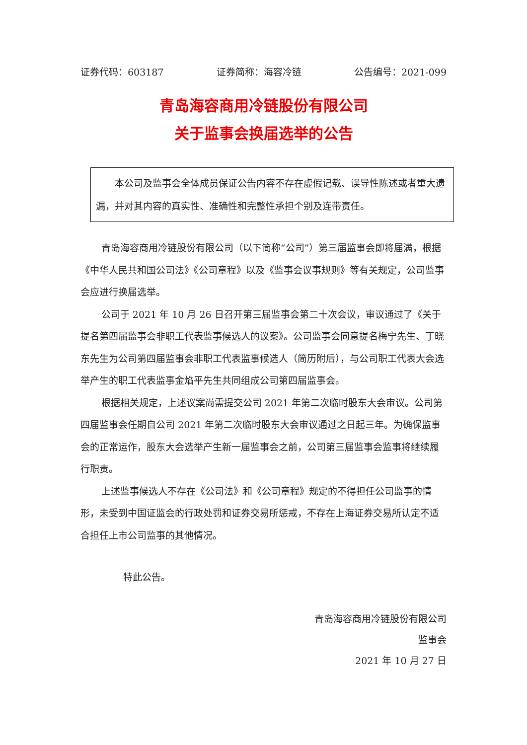证券代码：603187 证券简称：海容冷链 公告编号：2021-099
青岛海容商用冷链股份有限公司
关于监事会换届选举的公告
本公司及监事会全体成员保证公告内容不存在虚假记载、误导性陈述或者重大遗漏，并对其内容的真实性、准确性和完整性承担个别及连带责任。
青岛海容商用冷链股份有限公司（以下简称“公司”）第三届监事会即将届满，根据《中华人民共和国公司法》《公司章程》以及《监事会议事规则》等有关规定，公司监事会应进行换届选举。
公司于 2021 年 10 月 26 日召开第三届监事会第二十次会议，审议通过了《关于提名第四届监事会非职工代表监事候选人的议案》。公司监事会同意提名梅宁先生、丁晓东先生为公司第四届监事会非职工代表监事候选人（简历附后），与公司职工代表大会选举产生的职工代表监事金焰平先生共同组成公司第四届监事会。
根据相关规定，上述议案尚需提交公司 2021 年第二次临时股东大会审议。公司第四届监事会任期自公司 2021 年第二次临时股东大会审议通过之日起三年。为确保监事会的正常运作，股东大会选举产生新一届监事会之前，公司第三届监事会监事将继续履行职责。
上述监事候选人不存在《公司法》和《公司章程》规定的不得担任公司监事的情形，未受到中国证监会的行政处罚和证券交易所惩戒，不存在上海证券交易所认定不适合担任上市公司监事的其他情况。
特此公告。
青岛海容商用冷链股份有限公司
监事会
2021 年 10 月 27 日